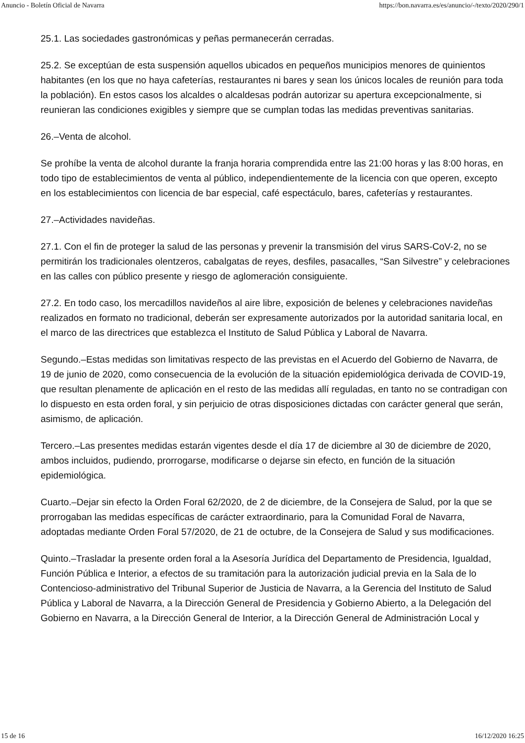Anuncio - Boletín Oficial de Navarra https://bon.navarra.es/es/anuncio/-/texto/2020/290/1
25.1. Las sociedades gastronómicas y peñas permanecerán cerradas.
25.2. Se exceptúan de esta suspensión aquellos ubicados en pequeños municipios menores de quinientos habitantes (en los que no haya cafeterías, restaurantes ni bares y sean los únicos locales de reunión para toda la población). En estos casos los alcaldes o alcaldesas podrán autorizar su apertura excepcionalmente, si reunieran las condiciones exigibles y siempre que se cumplan todas las medidas preventivas sanitarias.
26.–Venta de alcohol.
Se prohíbe la venta de alcohol durante la franja horaria comprendida entre las 21:00 horas y las 8:00 horas, en todo tipo de establecimientos de venta al público, independientemente de la licencia con que operen, excepto en los establecimientos con licencia de bar especial, café espectáculo, bares, cafeterías y restaurantes.
27.–Actividades navideñas.
27.1. Con el fin de proteger la salud de las personas y prevenir la transmisión del virus SARS-CoV-2, no se permitirán los tradicionales olentzeros, cabalgatas de reyes, desfiles, pasacalles, “San Silvestre” y celebraciones en las calles con público presente y riesgo de aglomeración consiguiente.
27.2. En todo caso, los mercadillos navideños al aire libre, exposición de belenes y celebraciones navideñas realizados en formato no tradicional, deberán ser expresamente autorizados por la autoridad sanitaria local, en el marco de las directrices que establezca el Instituto de Salud Pública y Laboral de Navarra.
Segundo.–Estas medidas son limitativas respecto de las previstas en el Acuerdo del Gobierno de Navarra, de 19 de junio de 2020, como consecuencia de la evolución de la situación epidemiológica derivada de COVID-19, que resultan plenamente de aplicación en el resto de las medidas allí reguladas, en tanto no se contradigan con lo dispuesto en esta orden foral, y sin perjuicio de otras disposiciones dictadas con carácter general que serán, asimismo, de aplicación.
Tercero.–Las presentes medidas estarán vigentes desde el día 17 de diciembre al 30 de diciembre de 2020, ambos incluidos, pudiendo, prorrogarse, modificarse o dejarse sin efecto, en función de la situación epidemiológica.
Cuarto.–Dejar sin efecto la Orden Foral 62/2020, de 2 de diciembre, de la Consejera de Salud, por la que se prorrogaban las medidas específicas de carácter extraordinario, para la Comunidad Foral de Navarra, adoptadas mediante Orden Foral 57/2020, de 21 de octubre, de la Consejera de Salud y sus modificaciones.
Quinto.–Trasladar la presente orden foral a la Asesoría Jurídica del Departamento de Presidencia, Igualdad, Función Pública e Interior, a efectos de su tramitación para la autorización judicial previa en la Sala de lo Contencioso-administrativo del Tribunal Superior de Justicia de Navarra, a la Gerencia del Instituto de Salud Pública y Laboral de Navarra, a la Dirección General de Presidencia y Gobierno Abierto, a la Delegación del Gobierno en Navarra, a la Dirección General de Interior, a la Dirección General de Administración Local y
15 de 16 16/12/2020 16:25